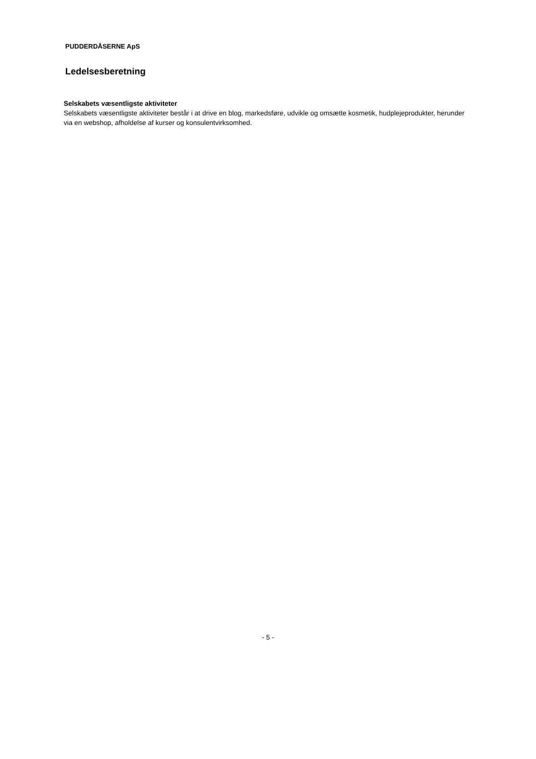PUDDERDÅSERNE ApS
Ledelsesberetning
Selskabets væsentligste aktiviteter
Selskabets væsentligste aktiviteter består i at drive en blog, markedsføre, udvikle og omsætte kosmetik, hudplejeprodukter, herunder via en webshop, afholdelse af kurser og konsulentvirksomhed.
- 5 -